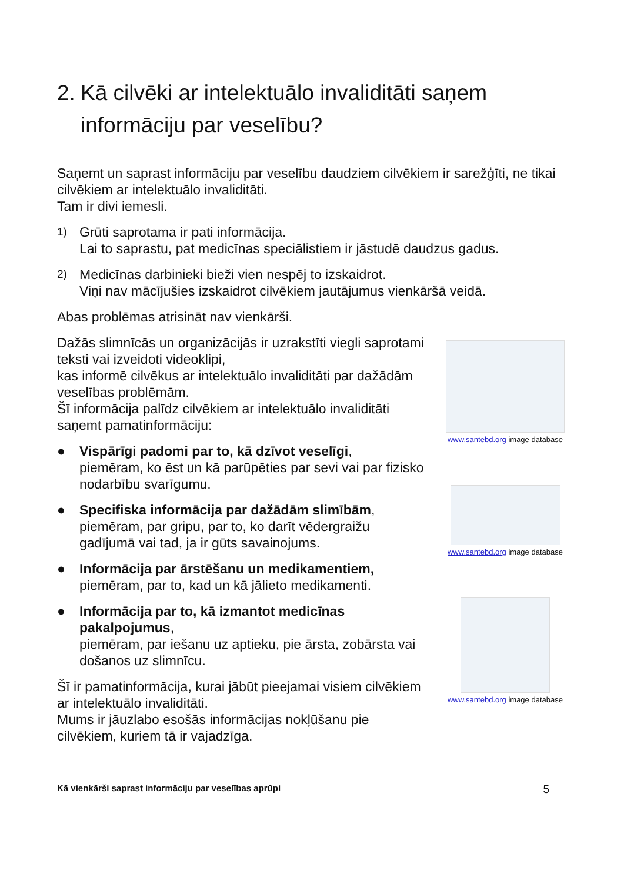2. Kā cilvēki ar intelektuālo invaliditāti saņem informāciju par veselību?
Saņemt un saprast informāciju par veselību daudziem cilvēkiem ir sarežģīti, ne tikai cilvēkiem ar intelektuālo invaliditāti.
Tam ir divi iemesli.
1) Grūti saprotama ir pati informācija.
Lai to saprastu, pat medicīnas speciālistiem ir jāstudē daudzus gadus.
2) Medicīnas darbinieki bieži vien nespēj to izskaidrot.
Viņi nav mācījušies izskaidrot cilvēkiem jautājumus vienkāršā veidā.
Abas problēmas atrisināt nav vienkārši.
Dažās slimnīcās un organizācijās ir uzrakstīti viegli saprotami teksti vai izveidoti videoklipi,
kas informē cilvēkus ar intelektuālo invaliditāti par dažādām veselības problēmām.
Šī informācija palīdz cilvēkiem ar intelektuālo invaliditāti saņemt pamatinformāciju:
● Vispārīgi padomi par to, kā dzīvot veselīgi,
piemēram, ko ēst un kā parūpēties par sevi vai par fizisko nodarbību svarīgumu.
● Specifiska informācija par dažādām slimībām,
piemēram, par gripu, par to, ko darīt vēdergraižu gadījumā vai tad, ja ir gūts savainojums.
● Informācija par ārstēšanu un medikamentiem,
piemēram, par to, kad un kā jālieto medikamenti.
● Informācija par to, kā izmantot medicīnas pakalpojumus,
piemēram, par iešanu uz aptieku, pie ārsta, zobārsta vai došanos uz slimnīcu.
Šī ir pamatinformācija, kurai jābūt pieejamai visiem cilvēkiem ar intelektuālo invaliditāti.
Mums ir jāuzlabo esošās informācijas nokļūšanu pie cilvēkiem, kuriem tā ir vajadzīga.
www.santebd.org image database
www.santebd.org image database
www.santebd.org image database
Kā vienkārši saprast informāciju par veselības aprūpi 5